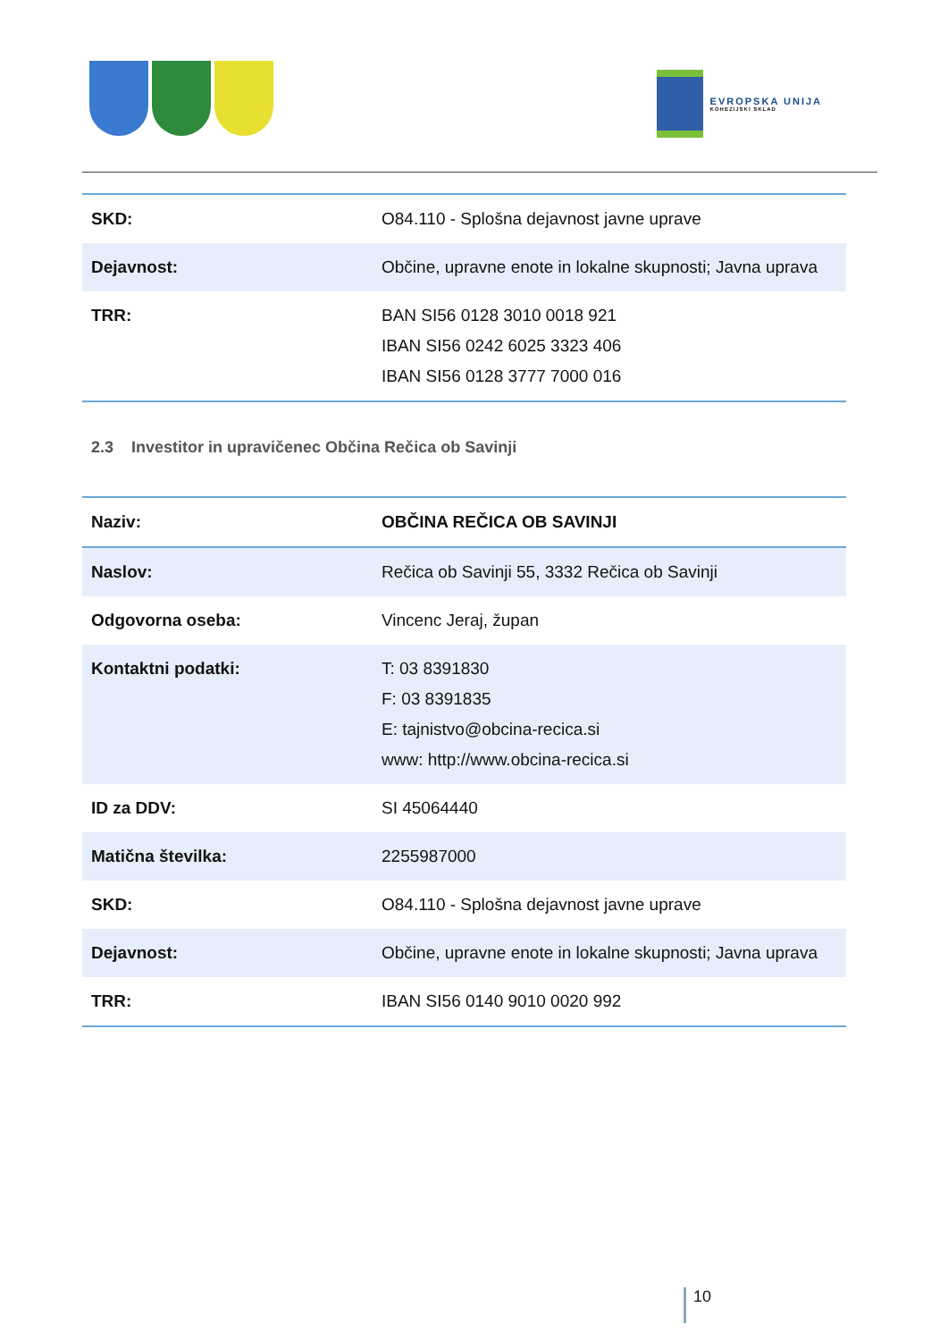EVROPSKA UNIJA
KOHEZIJSKI SKLAD
| SKD: | O84.110 - Splošna dejavnost javne uprave |
| Dejavnost: | Občine, upravne enote in lokalne skupnosti; Javna uprava |
| TRR: | BAN SI56 0128 3010 0018 921 IBAN SI56 0242 6025 3323 406 IBAN SI56 0128 3777 7000 016 |
2.3 Investitor in upravičenec Občina Rečica ob Savinji
| Naziv: | OBČINA REČICA OB SAVINJI |
| Naslov: | Rečica ob Savinji 55, 3332 Rečica ob Savinji |
| Odgovorna oseba: | Vincenc Jeraj, župan |
| Kontaktni podatki: | T: 03 8391830 F: 03 8391835 E: tajnistvo@obcina-recica.si www: http://www.obcina-recica.si |
| ID za DDV: | SI 45064440 |
| Matična številka: | 2255987000 |
| SKD: | O84.110 - Splošna dejavnost javne uprave |
| Dejavnost: | Občine, upravne enote in lokalne skupnosti; Javna uprava |
| TRR: | IBAN SI56 0140 9010 0020 992 |
10